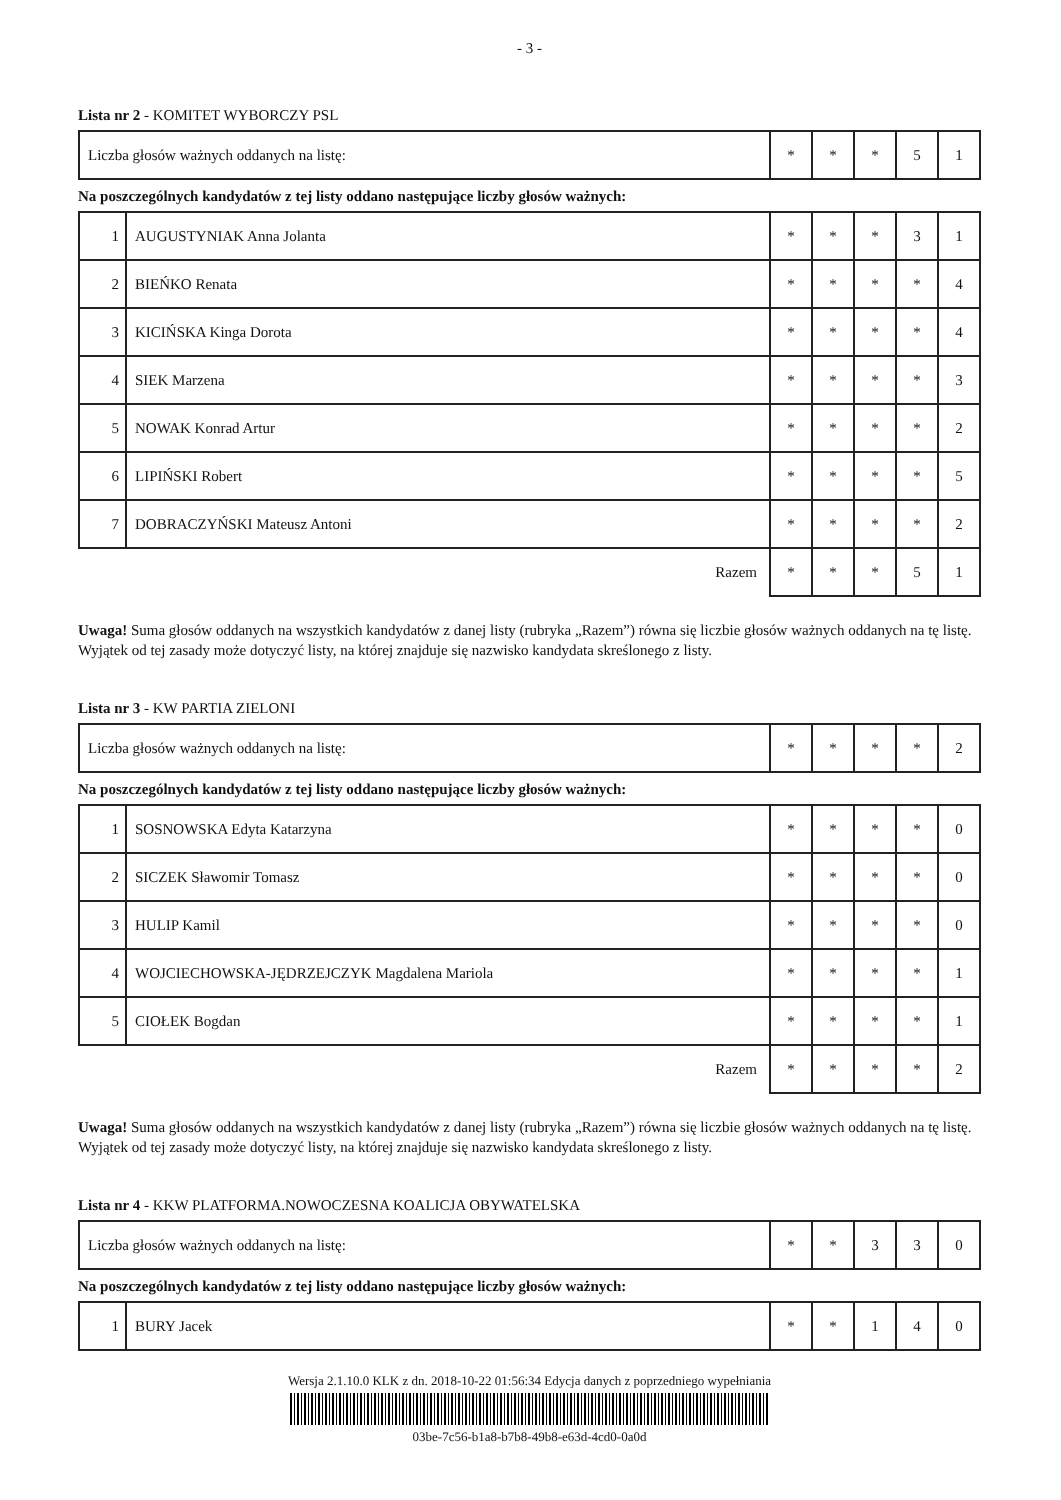- 3 -
Lista nr 2 - KOMITET WYBORCZY PSL
| Liczba głosów ważnych oddanych na listę: | * | * | * | 5 | 1 |
Na poszczególnych kandydatów z tej listy oddano następujące liczby głosów ważnych:
| 1 | AUGUSTYNIAK Anna Jolanta | * | * | * | 3 | 1 |
| 2 | BIEŃKO Renata | * | * | * | * | 4 |
| 3 | KICIŃSKA Kinga Dorota | * | * | * | * | 4 |
| 4 | SIEK Marzena | * | * | * | * | 3 |
| 5 | NOWAK Konrad Artur | * | * | * | * | 2 |
| 6 | LIPIŃSKI Robert | * | * | * | * | 5 |
| 7 | DOBRACZYŃSKI Mateusz Antoni | * | * | * | * | 2 |
| Razem | | * | * | * | 5 | 1 |
Uwaga! Suma głosów oddanych na wszystkich kandydatów z danej listy (rubryka „Razem”) równa się liczbie głosów ważnych oddanych na tę listę. Wyjątek od tej zasady może dotyczyć listy, na której znajduje się nazwisko kandydata skreślonego z listy.
Lista nr 3 - KW PARTIA ZIELONI
| Liczba głosów ważnych oddanych na listę: | * | * | * | * | 2 |
Na poszczególnych kandydatów z tej listy oddano następujące liczby głosów ważnych:
| 1 | SOSNOWSKA Edyta Katarzyna | * | * | * | * | 0 |
| 2 | SICZEK Sławomir Tomasz | * | * | * | * | 0 |
| 3 | HULIP Kamil | * | * | * | * | 0 |
| 4 | WOJCIECHOWSKA-JĘDRZEJCZYK Magdalena Mariola | * | * | * | * | 1 |
| 5 | CIOŁEK Bogdan | * | * | * | * | 1 |
| Razem | | * | * | * | * | 2 |
Uwaga! Suma głosów oddanych na wszystkich kandydatów z danej listy (rubryka „Razem”) równa się liczbie głosów ważnych oddanych na tę listę. Wyjątek od tej zasady może dotyczyć listy, na której znajduje się nazwisko kandydata skreślonego z listy.
Lista nr 4 - KKW PLATFORMA.NOWOCZESNA KOALICJA OBYWATELSKA
| Liczba głosów ważnych oddanych na listę: | * | * | 3 | 3 | 0 |
Na poszczególnych kandydatów z tej listy oddano następujące liczby głosów ważnych:
| 1 | BURY Jacek | * | * | 1 | 4 | 0 |
Wersja 2.1.10.0 KLK z dn. 2018-10-22 01:56:34 Edycja danych z poprzedniego wypełniania
03be-7c56-b1a8-b7b8-49b8-e63d-4cd0-0a0d